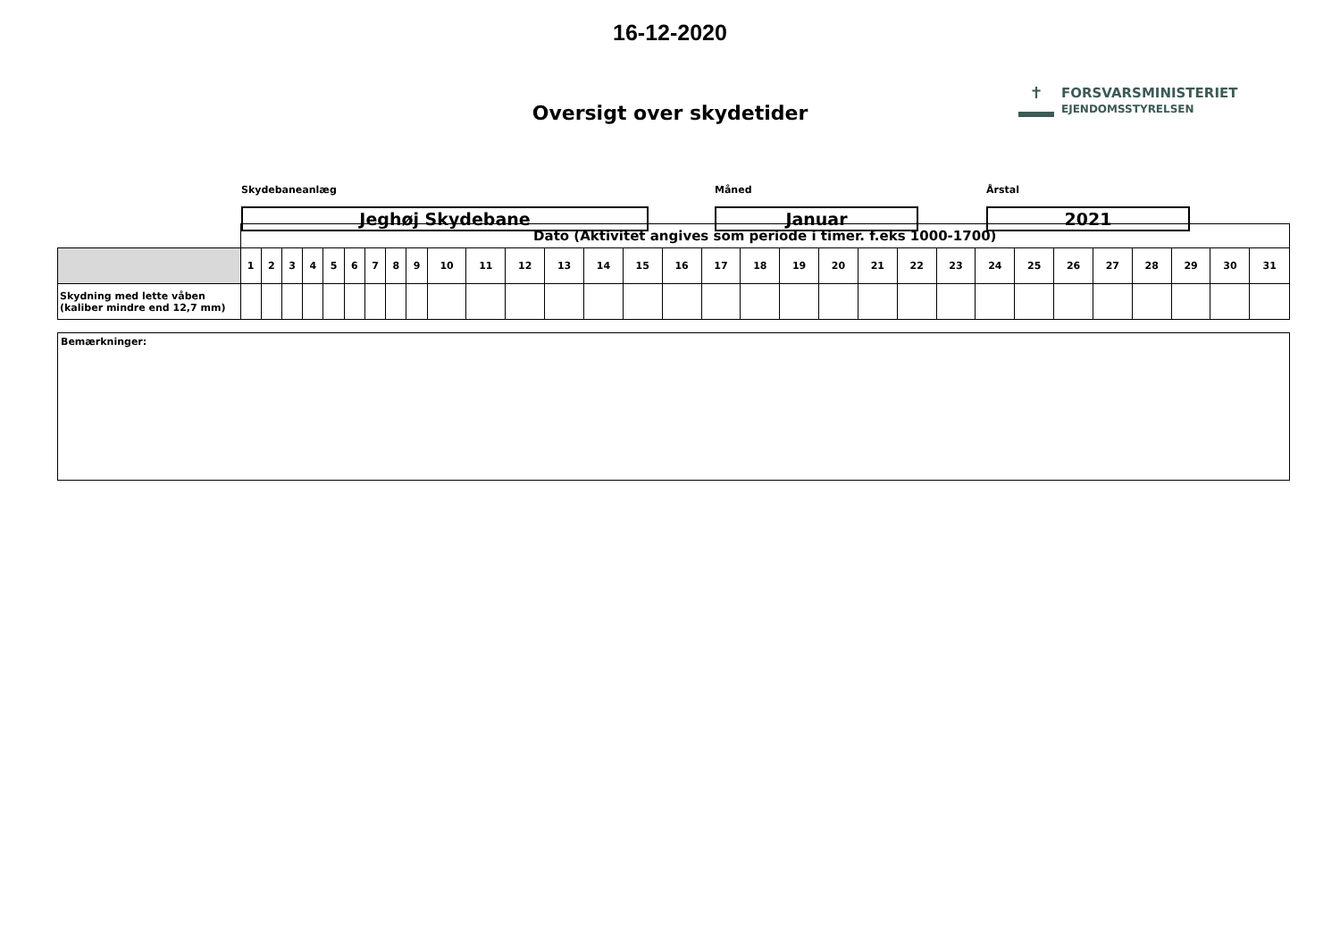16-12-2020
Oversigt over skydetider
✝
FORSVARSMINISTERIET
EJENDOMSSTYRELSEN
Skydebaneanlæg
Jeghøj Skydebane
Måned
Januar
Årstal
2021
| | Dato (Aktivitet angives som periode i timer. f.eks 1000-1700) | | | | | | | | | | | | | | | | | | | | | | | | | | | | | | |
| | 1 | 2 | 3 | 4 | 5 | 6 | 7 | 8 | 9 | 10 | 11 | 12 | 13 | 14 | 15 | 16 | 17 | 18 | 19 | 20 | 21 | 22 | 23 | 24 | 25 | 26 | 27 | 28 | 29 | 30 | 31 |
| Skydning med lette våben (kaliber mindre end 12,7 mm) | | | | | | | | | | | | | | | | | | | | | | | | | | | | | | | |
Bemærkninger: